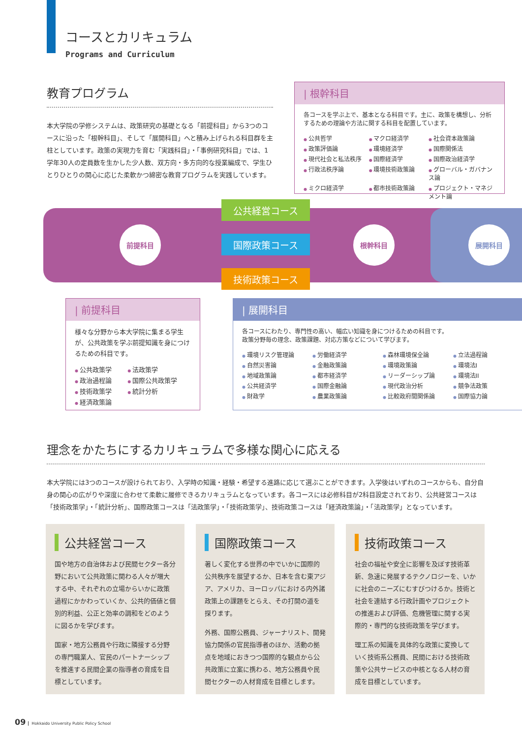コースとカリキュラム
Programs and Curriculum
教育プログラム
本大学院の学修システムは、政策研究の基礎となる「前提科目」から3つのコースに沿った「根幹科目」、そして「展開科目」へと積み上げられる科目群を主柱としています。政策の実現力を育む「実践科目」・「事例研究科目」では、1学年30人の定員数を生かした少人数、双方向・多方向的な授業編成で、学生ひとりひとりの関心に応じた柔軟かつ綿密な教育プログラムを実践しています。
| 根幹科目
各コースを学ぶ上で、基本となる科目です。主に、政策を構想し、分析するための理論や方法に関する科目を配置しています。
公共哲学 マクロ経済学 社会資本政策論 政策評価論 環境経済学 国際関係法 現代社会と私法秩序 国際経済学 国際政治経済学 行政法秩序論 環境技術政策論 グローバル・ガバナンス論 ミクロ経済学 都市技術政策論 プロジェクト・マネジメント論
前提科目 根幹科目 展開科目
公共経営コース
国際政策コース
技術政策コース
| 前提科目
様々な分野から本大学院に集まる学生が、公共政策を学ぶ前提知識を身につけるための科目です。
公共政策学 法政策学 政治過程論 国際公共政策学 技術政策学 統計分析 経済政策論
| 展開科目
各コースにわたり、専門性の高い、幅広い知識を身につけるための科目です。
政策分野毎の理念、政策課題、対応方策などについて学びます。
環境リスク管理論 労働経済学 森林環境保全論 立法過程論 自然災害論 金融政策論 環境政策論 環境法I 地域政策論 都市経済学 リーダーシップ論 環境法II 公共経済学 国際金融論 現代政治分析 競争法政策 財政学 農業政策論 比較政府間関係論 国際協力論
理念をかたちにするカリキュラムで多様な関心に応える
本大学院には3つのコースが設けられており、入学時の知識・経験・希望する進路に応じて選ぶことができます。入学後はいずれのコースからも、自分自身の関心の広がりや深度に合わせて柔軟に履修できるカリキュラムとなっています。各コースには必修科目が2科目設定されており、公共経営コースは「技術政策学」・「統計分析」、国際政策コースは「法政策学」・「技術政策学」、技術政策コースは「経済政策論」・「法政策学」となっています。
公共経営コース
国や地方の自治体および民間セクター各分野において公共政策に関わる人々が増大する中、それぞれの立場からいかに政策過程にかかわっていくか、公共的価値と個別的利益、公正と効率の調和をどのように図るかを学びます。
国家・地方公務員や行政に隣接する分野の専門職業人、官民のパートナーシップを推進する民間企業の指導者の育成を目標としています。
国際政策コース
著しく変化する世界の中でいかに国際的公共秩序を展望するか、日本を含む東アジア、アメリカ、ヨーロッパにおける内外諸政策上の課題をとらえ、その打開の道を探ります。
外務、国際公務員、ジャーナリスト、開発協力関係の官民指導者のほか、活動の拠点を地域におきつつ国際的な観点から公共政策に立案に携わる、地方公務員や民間セクターの人材育成を目標とします。
技術政策コース
社会の福祉や安全に影響を及ぼす技術革新、急速に発展するテクノロジーを、いかに社会のニーズにむすびつけるか。技術と社会を連結する行政計画やプロジェクトの推進および評価、危機管理に関する実際的・専門的な技術政策を学びます。
理工系の知識を具体的な政策に変換していく技術系公務員、民間における技術政策や公共サービスの中核となる人材の育成を目標としています。
09 Hokkaido University Public Policy School